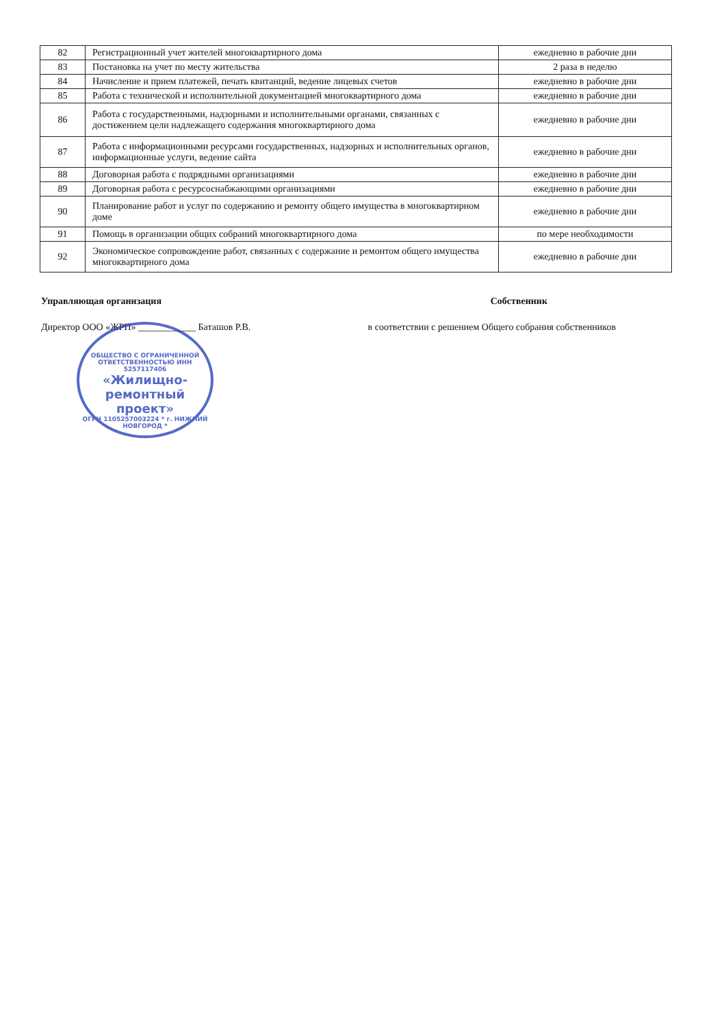| 82 | Регистрационный учет жителей многоквартирного дома | ежедневно в рабочие дни |
| 83 | Постановка на учет по месту жительства | 2 раза в неделю |
| 84 | Начисление и прием платежей, печать квитанций, ведение лицевых счетов | ежедневно в рабочие дни |
| 85 | Работа с технической и исполнительной документацией многоквартирного дома | ежедневно в рабочие дни |
| 86 | Работа с государственными, надзорными и исполнительными органами, связанных с достижением цели надлежащего содержания многоквартирного дома | ежедневно в рабочие дни |
| 87 | Работа с информационными ресурсами государственных, надзорных и исполнительных органов, информационные услуги, ведение сайта | ежедневно в рабочие дни |
| 88 | Договорная работа с подрядными организациями | ежедневно в рабочие дни |
| 89 | Договорная работа с ресурсоснабжающими организациями | ежедневно в рабочие дни |
| 90 | Планирование работ и услуг по содержанию и ремонту общего имущества в многоквартирном доме | ежедневно в рабочие дни |
| 91 | Помощь в организации общих собраний многоквартирного дома | по мере необходимости |
| 92 | Экономическое сопровождение работ, связанных с содержание и ремонтом общего имущества многоквартирного дома | ежедневно в рабочие дни |
Управляющая организация Собственник
Директор ООО «ЖРП» ____________ Баташов Р.В. в соответствии с решением Общего собрания собственников
ОБЩЕСТВО С ОГРАНИЧЕННОЙ ОТВЕТСТВЕННОСТЬЮ ИНН 5257117406
«Жилищно-
ремонтный
проект»
ОГРН 1105257003224 * г. НИЖНИЙ НОВГОРОД *